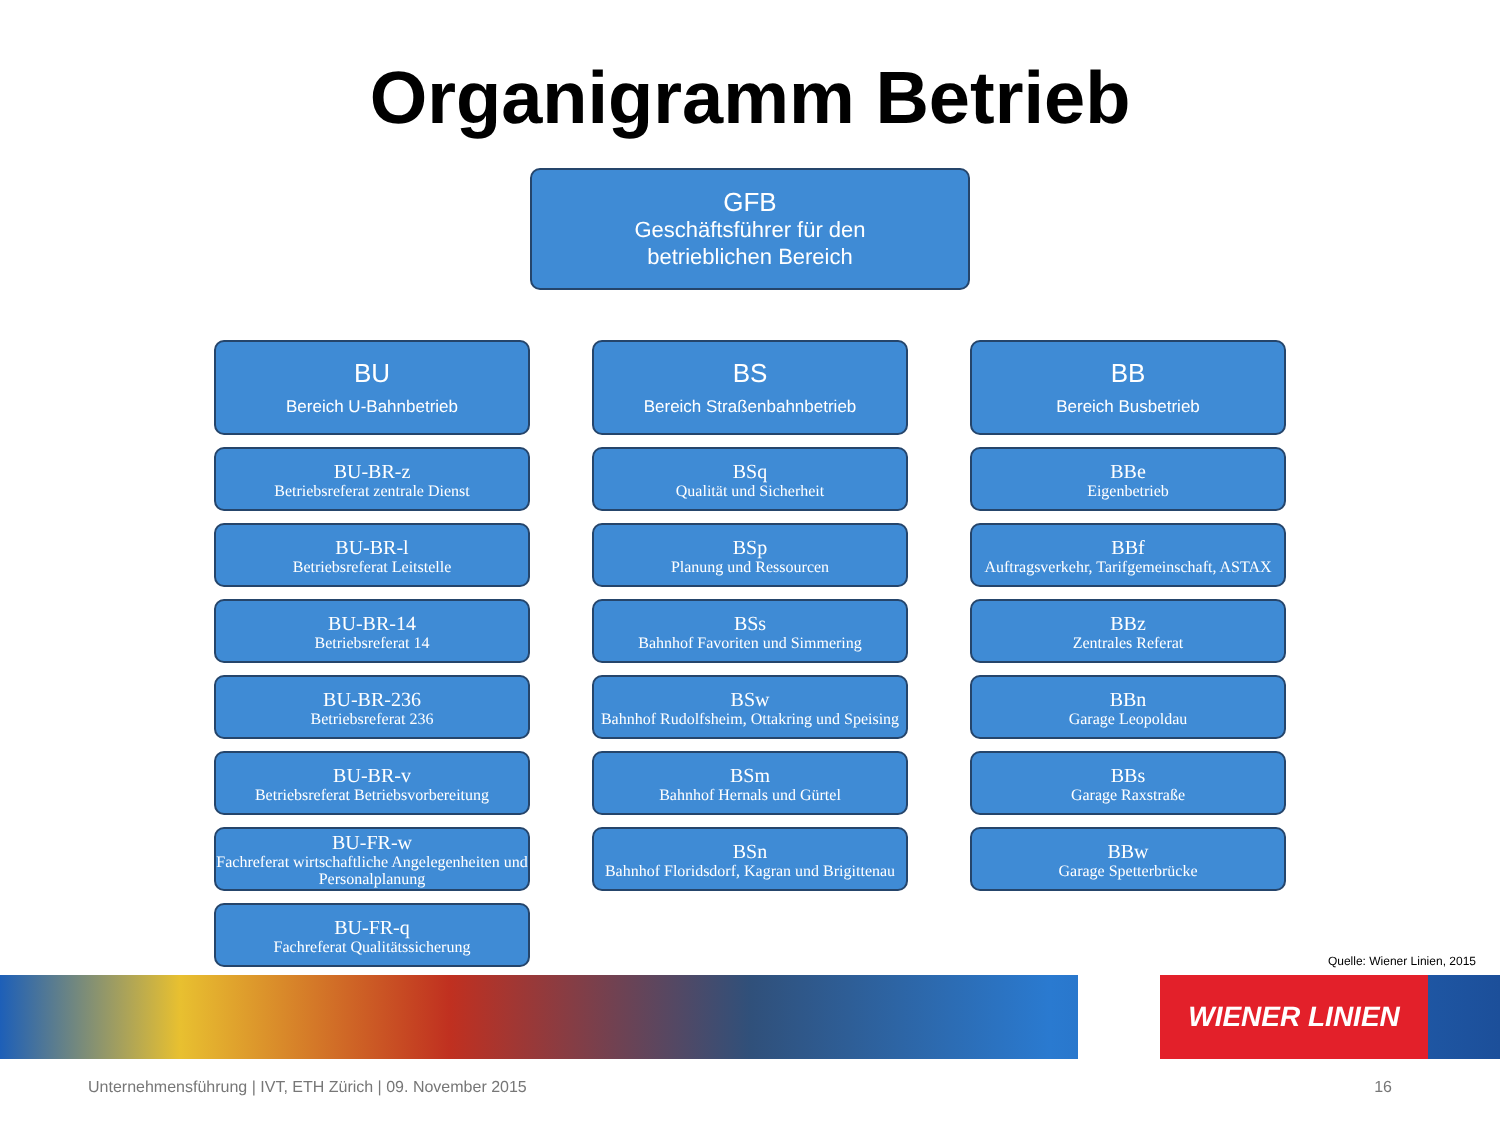Organigramm Betrieb
GFB
Geschäftsführer für den
betrieblichen Bereich
BU
Bereich U-Bahnbetrieb
BU-BR-z
Betriebsreferat zentrale Dienst
BU-BR-l
Betriebsreferat Leitstelle
BU-BR-14
Betriebsreferat 14
BU-BR-236
Betriebsreferat 236
BU-BR-v
Betriebsreferat Betriebsvorbereitung
BU-FR-w
Fachreferat wirtschaftliche Angelegenheiten und Personalplanung
BU-FR-q
Fachreferat Qualitätssicherung
BS
Bereich Straßenbahnbetrieb
BSq
Qualität und Sicherheit
BSp
Planung und Ressourcen
BSs
Bahnhof Favoriten und Simmering
BSw
Bahnhof Rudolfsheim, Ottakring und Speising
BSm
Bahnhof Hernals und Gürtel
BSn
Bahnhof Floridsdorf, Kagran und Brigittenau
BB
Bereich Busbetrieb
BBe
Eigenbetrieb
BBf
Auftragsverkehr, Tarifgemeinschaft, ASTAX
BBz
Zentrales Referat
BBn
Garage Leopoldau
BBs
Garage Raxstraße
BBw
Garage Spetterbrücke
Quelle: Wiener Linien, 2015
WIENER LINIEN
Unternehmensführung | IVT, ETH Zürich | 09. November 2015 16